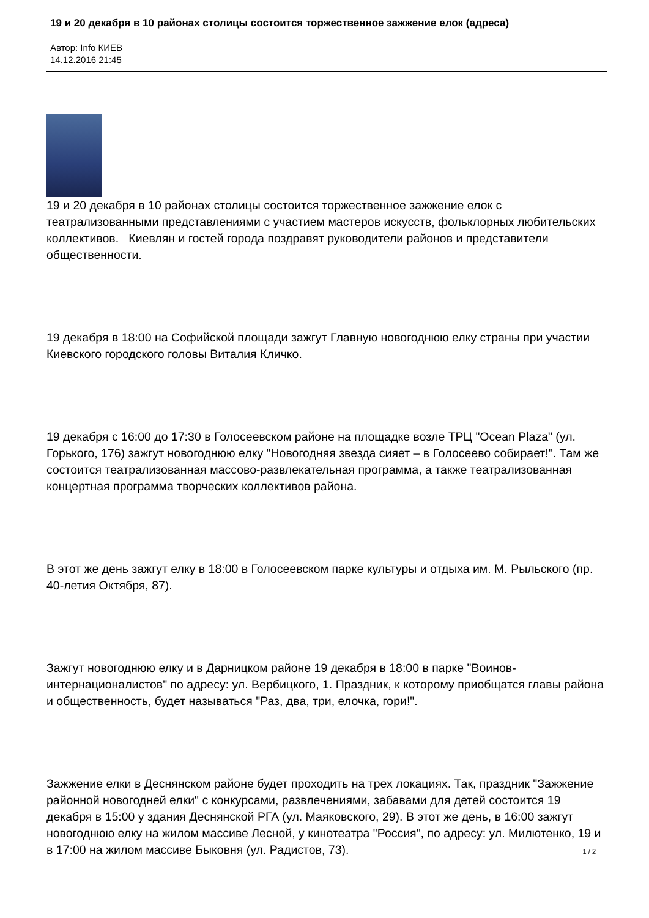19 и 20 декабря в 10 районах столицы состоится торжественное зажжение елок (адреса)
Автор: Info КИЕВ
14.12.2016 21:45
19 и 20 декабря в 10 районах столицы состоится торжественное зажжение елок с театрализованными представлениями с участием мастеров искусств, фольклорных любительских коллективов. Киевлян и гостей города поздравят руководители районов и представители общественности.
19 декабря в 18:00 на Софийской площади зажгут Главную новогоднюю елку страны при участии Киевского городского головы Виталия Кличко.
19 декабря с 16:00 до 17:30 в Голосеевском районе на площадке возле ТРЦ "Ocean Plaza" (ул. Горького, 176) зажгут новогоднюю елку "Новогодняя звезда сияет – в Голосеево собирает!". Там же состоится театрализованная массово-развлекательная программа, а также театрализованная концертная программа творческих коллективов района.
В этот же день зажгут елку в 18:00 в Голосеевском парке культуры и отдыха им. М. Рыльского (пр. 40-летия Октября, 87).
Зажгут новогоднюю елку и в Дарницком районе 19 декабря в 18:00 в парке "Воинов-интернационалистов" по адресу: ул. Вербицкого, 1. Праздник, к которому приобщатся главы района и общественность, будет называться "Раз, два, три, елочка, гори!".
Зажжение елки в Деснянском районе будет проходить на трех локациях. Так, праздник "Зажжение районной новогодней елки" с конкурсами, развлечениями, забавами для детей состоится 19 декабря в 15:00 у здания Деснянской РГА (ул. Маяковского, 29). В этот же день, в 16:00 зажгут новогоднюю елку на жилом массиве Лесной, у кинотеатра "Россия", по адресу: ул. Милютенко, 19 и в 17:00 на жилом массиве Быковня (ул. Радистов, 73).
1 / 2